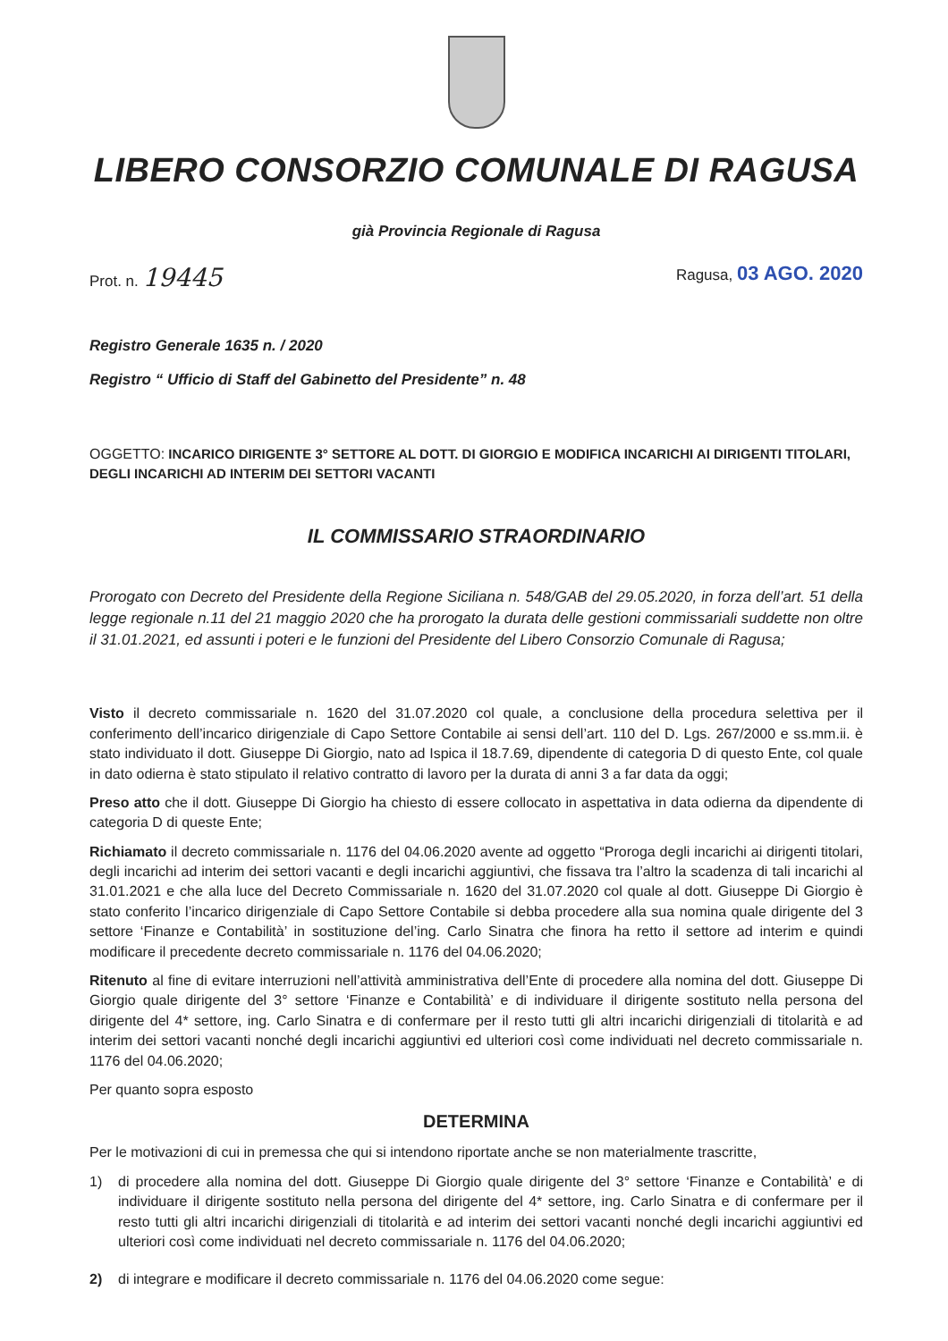LIBERO CONSORZIO COMUNALE DI RAGUSA
già Provincia Regionale di Ragusa
Prot. n. 19445
Ragusa, 03 AGO. 2020
Registro Generale 1635 n. / 2020
Registro “ Ufficio di Staff del Gabinetto del Presidente” n. 48
OGGETTO: INCARICO DIRIGENTE 3° SETTORE AL DOTT. DI GIORGIO E MODIFICA INCARICHI AI DIRIGENTI TITOLARI, DEGLI INCARICHI AD INTERIM DEI SETTORI VACANTI
IL COMMISSARIO STRAORDINARIO
Prorogato con Decreto del Presidente della Regione Siciliana n. 548/GAB del 29.05.2020, in forza dell’art. 51 della legge regionale n.11 del 21 maggio 2020 che ha prorogato la durata delle gestioni commissariali suddette non oltre il 31.01.2021, ed assunti i poteri e le funzioni del Presidente del Libero Consorzio Comunale di Ragusa;
Visto il decreto commissariale n. 1620 del 31.07.2020 col quale, a conclusione della procedura selettiva per il conferimento dell’incarico dirigenziale di Capo Settore Contabile ai sensi dell’art. 110 del D. Lgs. 267/2000 e ss.mm.ii. è stato individuato il dott. Giuseppe Di Giorgio, nato ad Ispica il 18.7.69, dipendente di categoria D di questo Ente, col quale in dato odierna è stato stipulato il relativo contratto di lavoro per la durata di anni 3 a far data da oggi;
Preso atto che il dott. Giuseppe Di Giorgio ha chiesto di essere collocato in aspettativa in data odierna da dipendente di categoria D di queste Ente;
Richiamato il decreto commissariale n. 1176 del 04.06.2020 avente ad oggetto “Proroga degli incarichi ai dirigenti titolari, degli incarichi ad interim dei settori vacanti e degli incarichi aggiuntivi, che fissava tra l’altro la scadenza di tali incarichi al 31.01.2021 e che alla luce del Decreto Commissariale n. 1620 del 31.07.2020 col quale al dott. Giuseppe Di Giorgio è stato conferito l’incarico dirigenziale di Capo Settore Contabile si debba procedere alla sua nomina quale dirigente del 3 settore ‘Finanze e Contabilità’ in sostituzione del’ing. Carlo Sinatra che finora ha retto il settore ad interim e quindi modificare il precedente decreto commissariale n. 1176 del 04.06.2020;
Ritenuto al fine di evitare interruzioni nell’attività amministrativa dell’Ente di procedere alla nomina del dott. Giuseppe Di Giorgio quale dirigente del 3° settore ‘Finanze e Contabilità’ e di individuare il dirigente sostituto nella persona del dirigente del 4* settore, ing. Carlo Sinatra e di confermare per il resto tutti gli altri incarichi dirigenziali di titolarità e ad interim dei settori vacanti nonché degli incarichi aggiuntivi ed ulteriori così come individuati nel decreto commissariale n. 1176 del 04.06.2020;
Per quanto sopra esposto
DETERMINA
Per le motivazioni di cui in premessa che qui si intendono riportate anche se non materialmente trascritte,
1) di procedere alla nomina del dott. Giuseppe Di Giorgio quale dirigente del 3° settore ‘Finanze e Contabilità’ e di individuare il dirigente sostituto nella persona del dirigente del 4* settore, ing. Carlo Sinatra e di confermare per il resto tutti gli altri incarichi dirigenziali di titolarità e ad interim dei settori vacanti nonché degli incarichi aggiuntivi ed ulteriori così come individuati nel decreto commissariale n. 1176 del 04.06.2020;
2) di integrare e modificare il decreto commissariale n. 1176 del 04.06.2020 come segue: